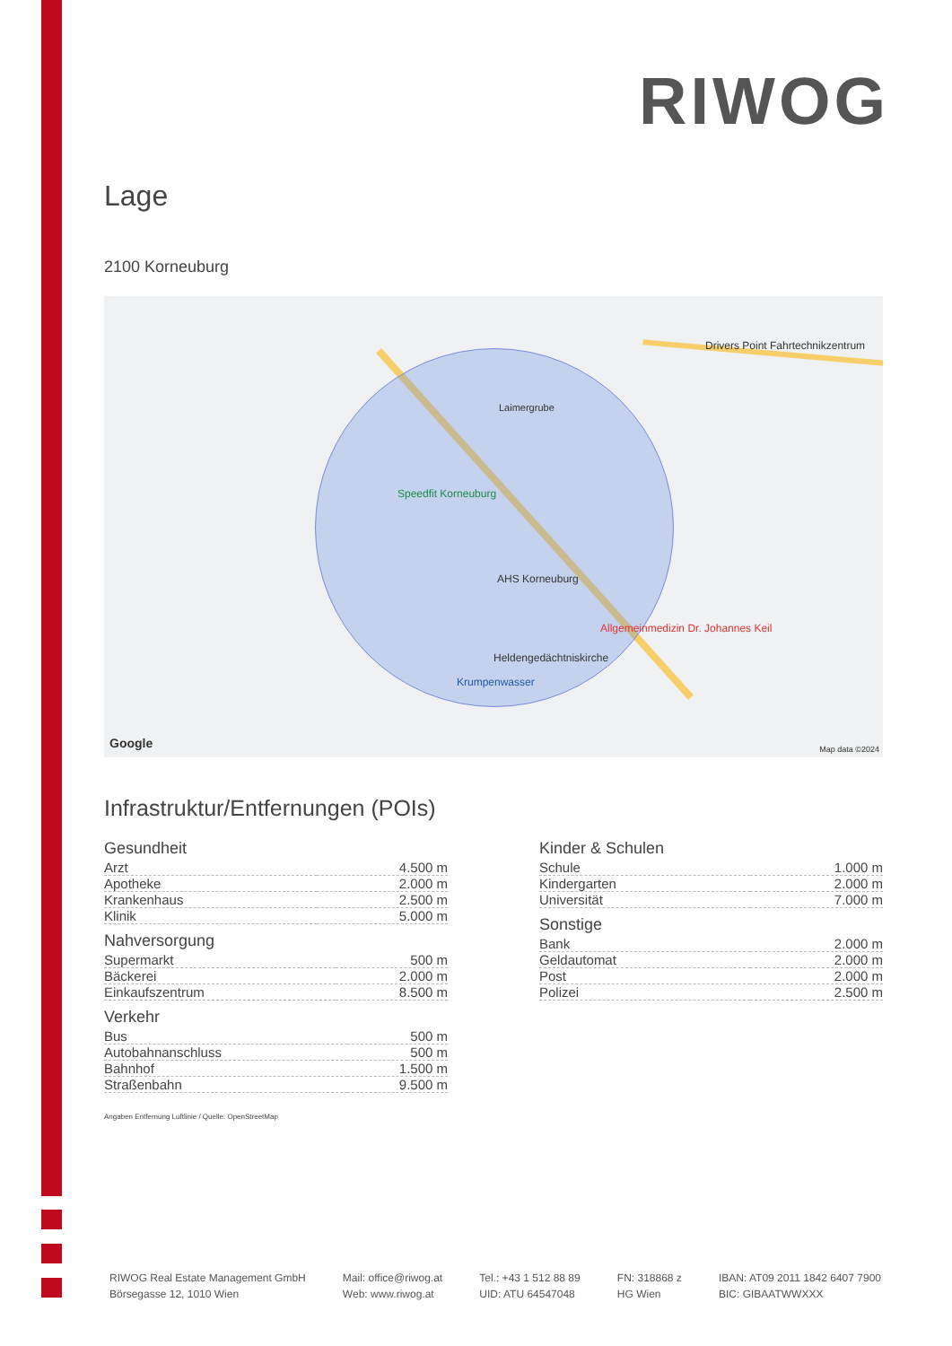RIWOG
Lage
2100 Korneuburg
Laimergrube
Speedfit Korneuburg
AHS Korneuburg
Allgemeinmedizin Dr. Johannes Keil
Heldengedächtniskirche
Krumpenwasser
Drivers Point Fahrtechnikzentrum
Google Map data ©2024
Infrastruktur/Entfernungen (POIs)
Gesundheit
| Arzt | 4.500 m |
| Apotheke | 2.000 m |
| Krankenhaus | 2.500 m |
| Klinik | 5.000 m |
Nahversorgung
| Supermarkt | 500 m |
| Bäckerei | 2.000 m |
| Einkaufszentrum | 8.500 m |
Verkehr
| Bus | 500 m |
| Autobahnanschluss | 500 m |
| Bahnhof | 1.500 m |
| Straßenbahn | 9.500 m |
Kinder & Schulen
| Schule | 1.000 m |
| Kindergarten | 2.000 m |
| Universität | 7.000 m |
Sonstige
| Bank | 2.000 m |
| Geldautomat | 2.000 m |
| Post | 2.000 m |
| Polizei | 2.500 m |
Angaben Entfernung Luftlinie / Quelle: OpenStreetMap
RIWOG Real Estate Management GmbH
Börsegasse 12, 1010 Wien
Mail: office@riwog.at
Web: www.riwog.at
Tel.: +43 1 512 88 89
UID: ATU 64547048
FN: 318868 z
HG Wien
IBAN: AT09 2011 1842 6407 7900
BIC: GIBAATWWXXX